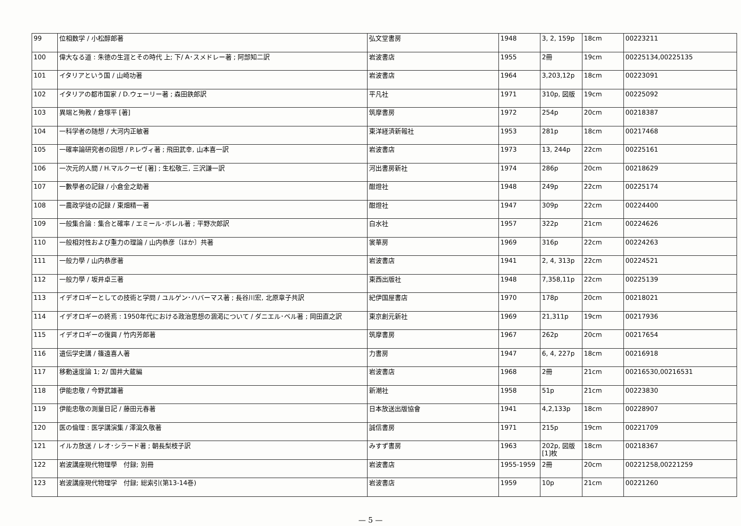| 99 | 位相数学 / 小松醇郎著 | 弘文堂書房 | 1948 | 3, 2, 159p | 18cm | 00223211 |
| 100 | 偉大なる道 : 朱徳の生涯とその時代 上; 下/ A･スメドレー著 ; 阿部知二訳 | 岩波書店 | 1955 | 2冊 | 19cm | 00225134,00225135 |
| 101 | イタリアという国 / 山崎功著 | 岩波書店 | 1964 | 3,203,12p | 18cm | 00223091 |
| 102 | イタリアの都市国家 / D.ウェーリー著 ; 森田鉄郎訳 | 平凡社 | 1971 | 310p, 図版 | 19cm | 00225092 |
| 103 | 異端と殉教 / 倉塚平 [著] | 筑摩書房 | 1972 | 254p | 20cm | 00218387 |
| 104 | 一科学者の随想 / 大河内正敏著 | 東洋経済新報社 | 1953 | 281p | 18cm | 00217468 |
| 105 | 一確率論研究者の回想 / P.レヴィ著 ; 飛田武幸, 山本喜一訳 | 岩波書店 | 1973 | 13, 244p | 22cm | 00225161 |
| 106 | 一次元的人間 / H.マルクーゼ [著] ; 生松敬三, 三沢謙一訳 | 河出書房新社 | 1974 | 286p | 20cm | 00218629 |
| 107 | 一數學者の記録 / 小倉金之助著 | 酣燈社 | 1948 | 249p | 22cm | 00225174 |
| 108 | 一農政学徒の記録 / 東畑精一著 | 酣燈社 | 1947 | 309p | 22cm | 00224400 |
| 109 | 一般集合論 : 集合と確率 / エミール･ボレル著 ; 平野次郎訳 | 白水社 | 1957 | 322p | 21cm | 00224626 |
| 110 | 一般相対性および重力の理論 / 山内恭彦〔ほか〕共著 | 裳華房 | 1969 | 316p | 22cm | 00224263 |
| 111 | 一般力學 / 山内恭彦著 | 岩波書店 | 1941 | 2, 4, 313p | 22cm | 00224521 |
| 112 | 一般力學 / 坂井卓三著 | 東西出版社 | 1948 | 7,358,11p | 22cm | 00225139 |
| 113 | イデオロギーとしての技術と学問 / ユルゲン･ハバーマス著 ; 長谷川宏, 北原章子共訳 | 紀伊国屋書店 | 1970 | 178p | 20cm | 00218021 |
| 114 | イデオロギーの終焉 : 1950年代における政治思想の涸渇について / ダニエル･ベル著 ; 岡田直之訳 | 東京創元新社 | 1969 | 21,311p | 19cm | 00217936 |
| 115 | イデオロギーの復興 / 竹内芳郎著 | 筑摩書房 | 1967 | 262p | 20cm | 00217654 |
| 116 | 遺伝学史講 / 篠遠喜人著 | 力書房 | 1947 | 6, 4, 227p | 18cm | 00216918 |
| 117 | 移動速度論 1; 2/ 国井大蔵編 | 岩波書店 | 1968 | 2冊 | 21cm | 00216530,00216531 |
| 118 | 伊能忠敬 / 今野武雄著 | 新潮社 | 1958 | 51p | 21cm | 00223830 |
| 119 | 伊能忠敬の測量日記 / 藤田元春著 | 日本放送出版協會 | 1941 | 4,2,133p | 18cm | 00228907 |
| 120 | 医の倫理 : 医学講演集 / 澤瀉久敬著 | 誠信書房 | 1971 | 215p | 19cm | 00221709 |
| 121 | イルカ放送 / レオ･シラード著 ; 朝長梨枝子訳 | みすず書房 | 1963 | 202p, 図版 [1]枚 | 18cm | 00218367 |
| 122 | 岩波講座現代物理學 付録; 別冊 | 岩波書店 | 1955-1959 | 2冊 | 20cm | 00221258,00221259 |
| 123 | 岩波講座現代物理学 付録; 総索引(第13-14巻) | 岩波書店 | 1959 | 10p | 21cm | 00221260 |
— 5 —